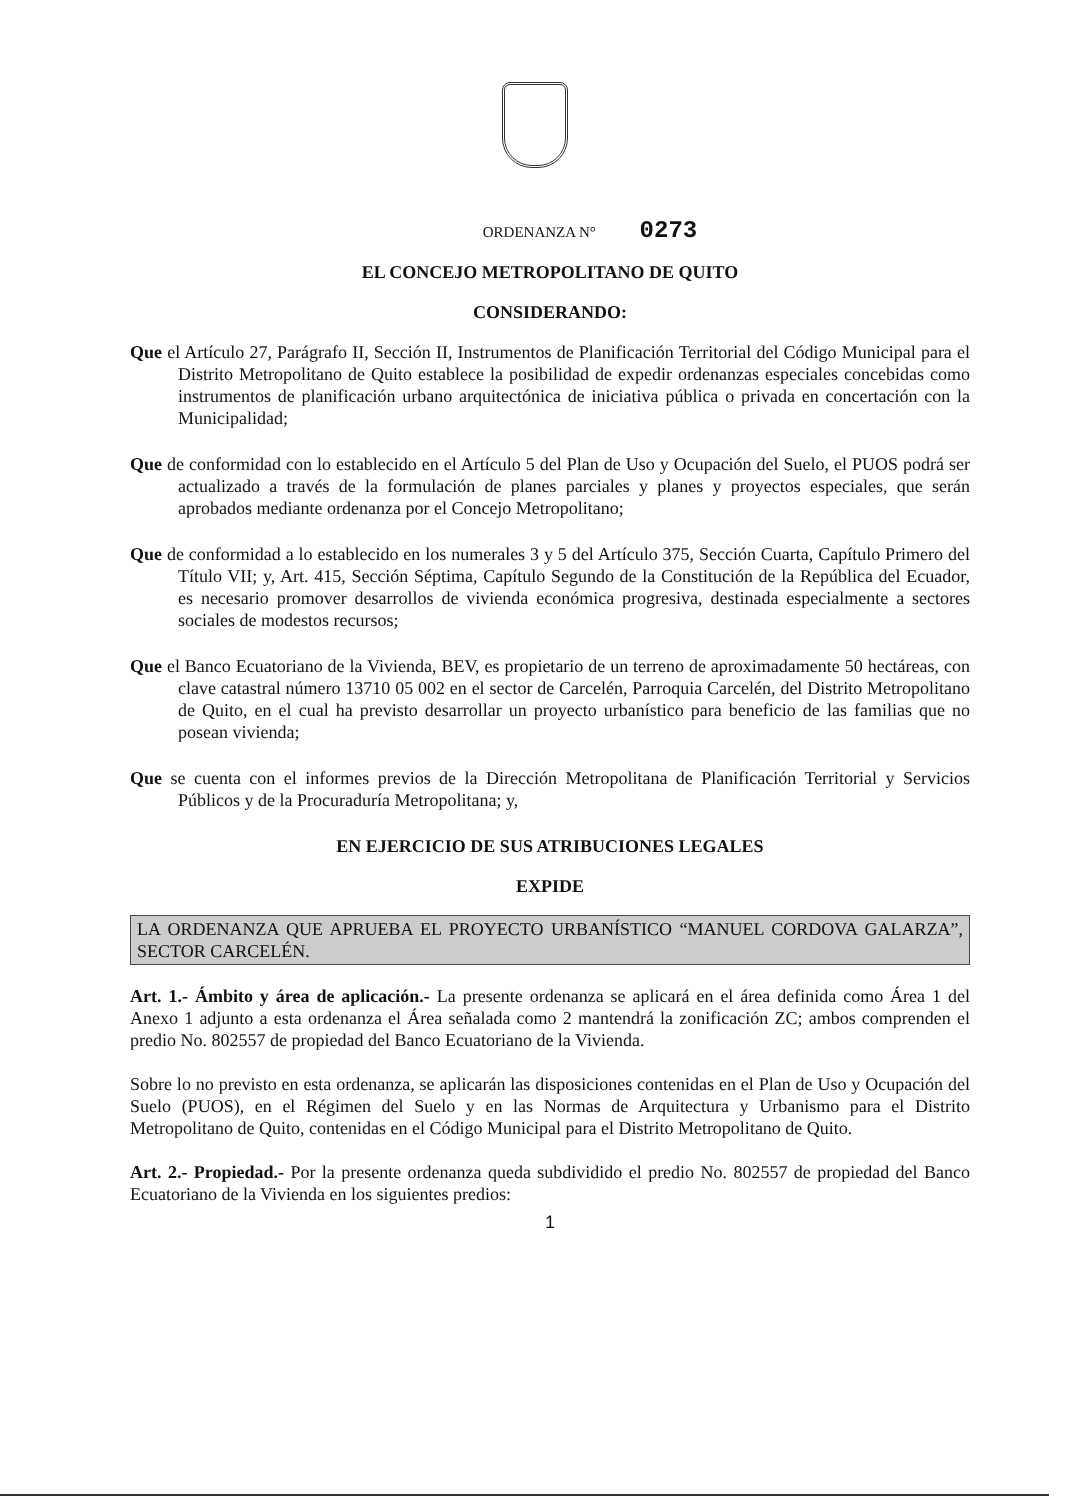ORDENANZA N° 0273
EL CONCEJO METROPOLITANO DE QUITO
CONSIDERANDO:
Que el Artículo 27, Parágrafo II, Sección II, Instrumentos de Planificación Territorial del Código Municipal para el Distrito Metropolitano de Quito establece la posibilidad de expedir ordenanzas especiales concebidas como instrumentos de planificación urbano arquitectónica de iniciativa pública o privada en concertación con la Municipalidad;
Que de conformidad con lo establecido en el Artículo 5 del Plan de Uso y Ocupación del Suelo, el PUOS podrá ser actualizado a través de la formulación de planes parciales y planes y proyectos especiales, que serán aprobados mediante ordenanza por el Concejo Metropolitano;
Que de conformidad a lo establecido en los numerales 3 y 5 del Artículo 375, Sección Cuarta, Capítulo Primero del Título VII; y, Art. 415, Sección Séptima, Capítulo Segundo de la Constitución de la República del Ecuador, es necesario promover desarrollos de vivienda económica progresiva, destinada especialmente a sectores sociales de modestos recursos;
Que el Banco Ecuatoriano de la Vivienda, BEV, es propietario de un terreno de aproximadamente 50 hectáreas, con clave catastral número 13710 05 002 en el sector de Carcelén, Parroquia Carcelén, del Distrito Metropolitano de Quito, en el cual ha previsto desarrollar un proyecto urbanístico para beneficio de las familias que no posean vivienda;
Que se cuenta con el informes previos de la Dirección Metropolitana de Planificación Territorial y Servicios Públicos y de la Procuraduría Metropolitana; y,
EN EJERCICIO DE SUS ATRIBUCIONES LEGALES
EXPIDE
LA ORDENANZA QUE APRUEBA EL PROYECTO URBANÍSTICO “MANUEL CORDOVA GALARZA”, SECTOR CARCELÉN.
Art. 1.- Ámbito y área de aplicación.- La presente ordenanza se aplicará en el área definida como Área 1 del Anexo 1 adjunto a esta ordenanza el Área señalada como 2 mantendrá la zonificación ZC; ambos comprenden el predio No. 802557 de propiedad del Banco Ecuatoriano de la Vivienda.
Sobre lo no previsto en esta ordenanza, se aplicarán las disposiciones contenidas en el Plan de Uso y Ocupación del Suelo (PUOS), en el Régimen del Suelo y en las Normas de Arquitectura y Urbanismo para el Distrito Metropolitano de Quito, contenidas en el Código Municipal para el Distrito Metropolitano de Quito.
Art. 2.- Propiedad.- Por la presente ordenanza queda subdividido el predio No. 802557 de propiedad del Banco Ecuatoriano de la Vivienda en los siguientes predios:
1